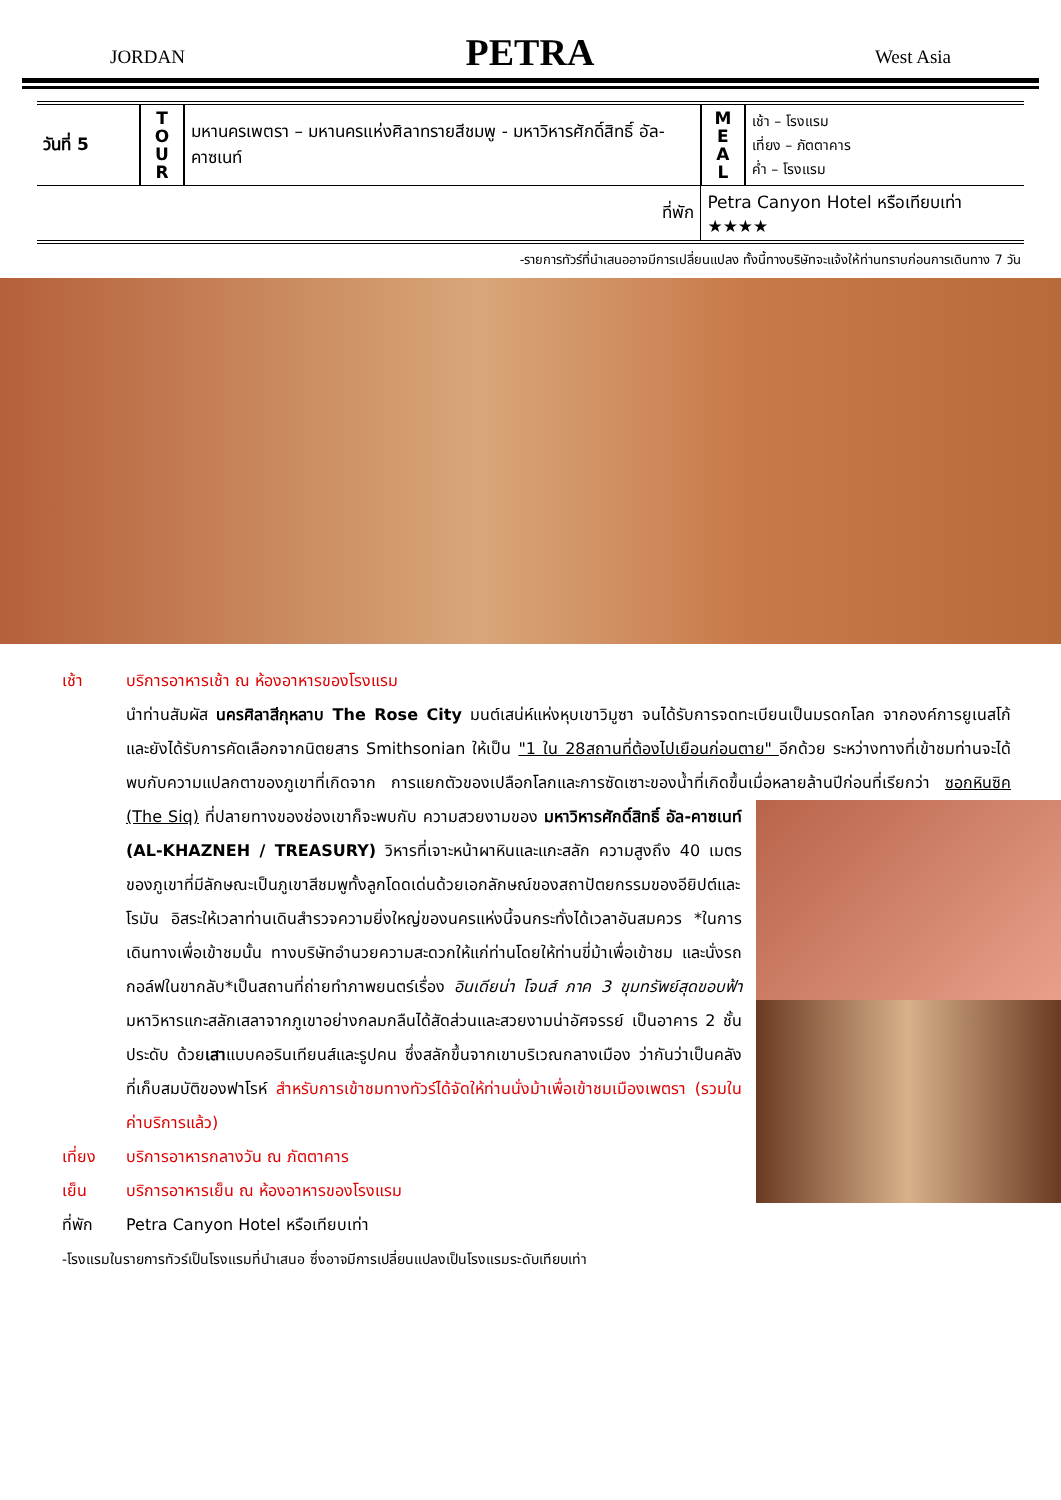JORDAN PETRA West Asia
| วันที่ 5 | T O U R | มหานครเพตรา – มหานครแห่งศิลาทรายสีชมพู - มหาวิหารศักดิ์สิทธิ์ อัล-คาซเนท์ | M E A L | เช้า – โรงแรม เที่ยง – ภัตตาคาร ค่ำ – โรงแรม |
| ที่พัก | | | Petra Canyon Hotel หรือเทียบเท่า ★★★★ | |
-รายการทัวร์ที่นำเสนออาจมีการเปลี่ยนแปลง ทั้งนี้ทางบริษัทจะแจ้งให้ท่านทราบก่อนการเดินทาง 7 วัน
เช้า บริการอาหารเช้า ณ ห้องอาหารของโรงแรม
นำท่านสัมผัส นครศิลาสีกุหลาบ The Rose City มนต์เสน่ห์แห่งหุบเขาวิมูซา จนได้รับการจดทะเบียนเป็นมรดกโลก จากองค์การยูเนสโก้ และยังได้รับการคัดเลือกจากนิตยสาร Smithsonian ให้เป็น "1 ใน 28สถานที่ต้องไปเยือนก่อนตาย" อีกด้วย ระหว่างทางที่เข้าชมท่านจะได้พบกับความแปลกตาของภูเขาที่เกิดจาก การแยกตัวของเปลือกโลกและการซัดเซาะของน้ำที่เกิดขึ้นเมื่อหลายล้านปีก่อนที่เรียกว่า ซอกหินซิค (The Siq) ที่ปลายทางของช่องเขาก็จะพบกับ
ความสวยงามของ มหาวิหารศักดิ์สิทธิ์ อัล-คาซเนท์ (AL-KHAZNEH / TREASURY) วิหารที่เจาะหน้าผาหินและแกะสลัก ความสูงถึง 40 เมตร ของภูเขาที่มีลักษณะเป็นภูเขาสีชมพูทั้งลูกโดดเด่นด้วยเอกลักษณ์ของสถาปัตยกรรมของอียิปต์และโรมัน อิสระให้เวลาท่านเดินสำรวจความยิ่งใหญ่ของนครแห่งนี้จนกระทั่งได้เวลาอันสมควร *ในการเดินทางเพื่อเข้าชมนั้น ทางบริษัทอำนวยความสะดวกให้แก่ท่านโดยให้ท่านขี่ม้าเพื่อเข้าชม และนั่งรถกอล์ฟในขากลับ*เป็นสถานที่ถ่ายทำภาพยนตร์เรื่อง อินเดียน่า โจนส์ ภาค 3 ขุมทรัพย์สุดขอบฟ้า มหาวิหารแกะสลักเสลาจากภูเขาอย่างกลมกลืนได้สัดส่วนและสวยงามน่าอัศจรรย์ เป็นอาคาร 2 ชั้น ประดับ ด้วยเสาแบบคอรินเทียนส์และรูปคน ซึ่งสลักขึ้นจากเขาบริเวณกลางเมือง ว่ากันว่าเป็นคลังที่เก็บสมบัติของฟาโรห์ สำหรับการเข้าชมทางทัวร์ได้จัดให้ท่านนั่งม้าเพื่อเข้าชมเมืองเพตรา (รวมในค่าบริการแล้ว)
เที่ยง บริการอาหารกลางวัน ณ ภัตตาคาร
เย็น บริการอาหารเย็น ณ ห้องอาหารของโรงแรม
ที่พัก Petra Canyon Hotel หรือเทียบเท่า
-โรงแรมในรายการทัวร์เป็นโรงแรมที่นำเสนอ ซึ่งอาจมีการเปลี่ยนแปลงเป็นโรงแรมระดับเทียบเท่า